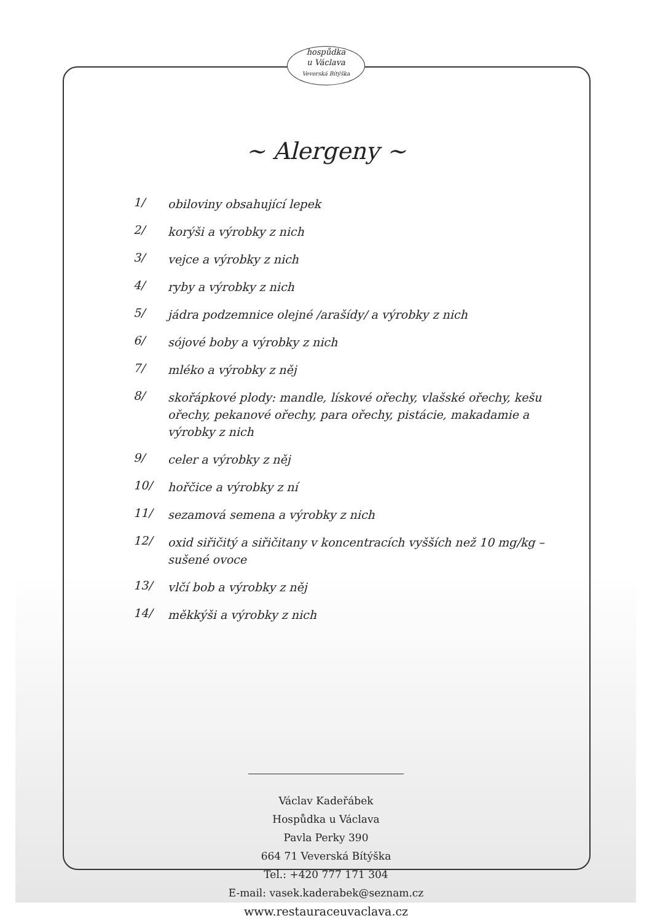hospůdka
u Václava
Veverská Bítýška
~ Alergeny ~
1/ obiloviny obsahující lepek
2/ korýši a výrobky z nich
3/ vejce a výrobky z nich
4/ ryby a výrobky z nich
5/ jádra podzemnice olejné /arašídy/ a výrobky z nich
6/ sójové boby a výrobky z nich
7/ mléko a výrobky z něj
8/ skořápkové plody: mandle, lískové ořechy, vlašské ořechy, kešu ořechy, pekanové ořechy, para ořechy, pistácie, makadamie a výrobky z nich
9/ celer a výrobky z něj
10/ hořčice a výrobky z ní
11/ sezamová semena a výrobky z nich
12/ oxid siřičitý a siřičitany v koncentracích vyšších než 10 mg/kg – sušené ovoce
13/ vlčí bob a výrobky z něj
14/ měkkýši a výrobky z nich
Václav Kadeřábek
Hospůdka u Václava
Pavla Perky 390
664 71 Veverská Bítýška
Tel.: +420 777 171 304
E-mail: vasek.kaderabek@seznam.cz
www.restauraceuvaclava.cz